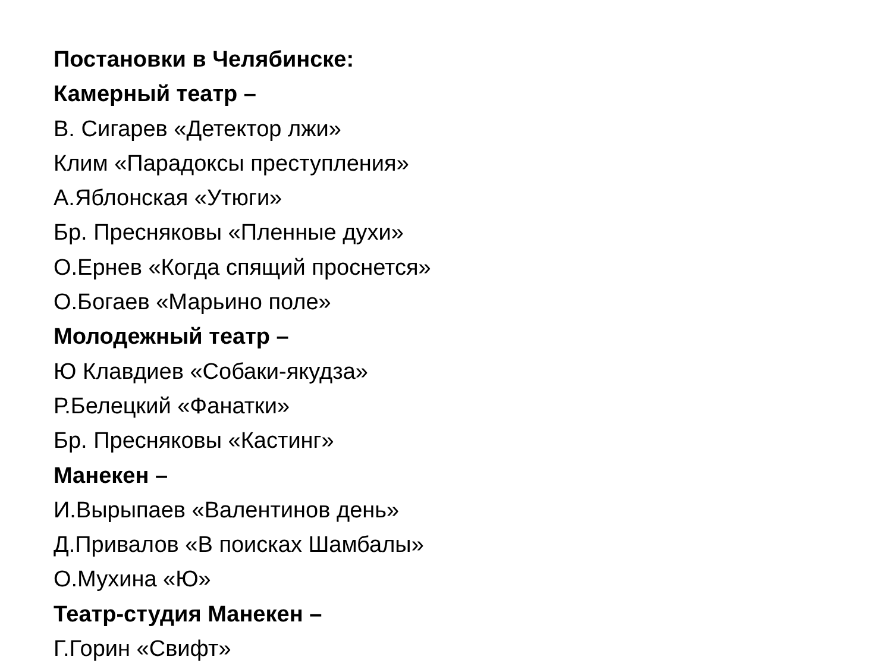Постановки в Челябинске:
Камерный театр –
В. Сигарев «Детектор лжи»
Клим «Парадоксы преступления»
А.Яблонская «Утюги»
Бр. Пресняковы «Пленные духи»
О.Ернев «Когда спящий проснется»
О.Богаев «Марьино поле»
Молодежный театр –
Ю Клавдиев «Собаки-якудза»
Р.Белецкий «Фанатки»
Бр. Пресняковы «Кастинг»
Манекен –
И.Вырыпаев «Валентинов день»
Д.Привалов «В поисках Шамбалы»
О.Мухина «Ю»
Театр-студия Манекен –
Г.Горин «Свифт»